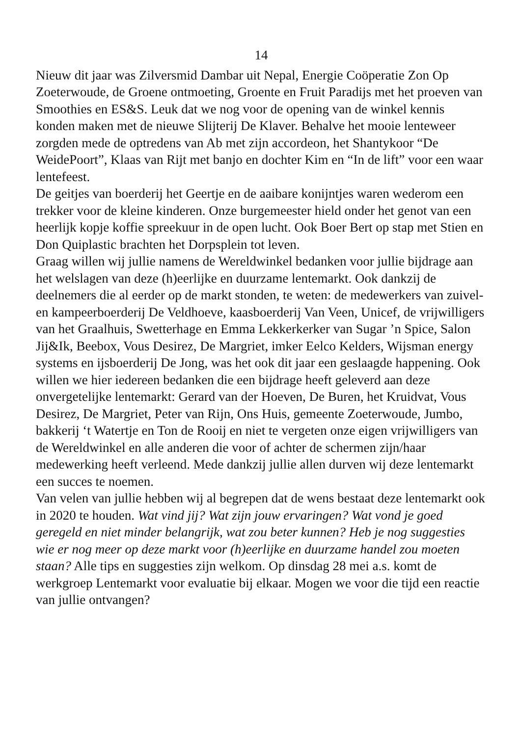14
Nieuw dit jaar was Zilversmid Dambar uit Nepal, Energie Coöperatie Zon Op Zoeterwoude, de Groene ontmoeting, Groente en Fruit Paradijs met het proeven van Smoothies en ES&S. Leuk dat we nog voor de opening van de winkel kennis konden maken met de nieuwe Slijterij De Klaver. Behalve het mooie lenteweer zorgden mede de optredens van Ab met zijn accordeon, het Shantykoor “De WeidePoort”, Klaas van Rijt met banjo en dochter Kim en “In de lift” voor een waar lentefeest.
De geitjes van boerderij het Geertje en de aaibare konijntjes waren wederom een trekker voor de kleine kinderen. Onze burgemeester hield onder het genot van een heerlijk kopje koffie spreekuur in de open lucht. Ook Boer Bert op stap met Stien en Don Quiplastic brachten het Dorpsplein tot leven.
Graag willen wij jullie namens de Wereldwinkel bedanken voor jullie bijdrage aan het welslagen van deze (h)eerlijke en duurzame lentemarkt. Ook dankzij de deelnemers die al eerder op de markt stonden, te weten: de medewerkers van zuivel- en kampeerboerderij De Veldhoeve, kaasboerderij Van Veen, Unicef, de vrijwilligers van het Graalhuis, Swetterhage en Emma Lekkerkerker van Sugar ’n Spice, Salon Jij&Ik, Beebox, Vous Desirez, De Margriet, imker Eelco Kelders, Wijsman energy systems en ijsboerderij De Jong, was het ook dit jaar een geslaagde happening. Ook willen we hier iedereen bedanken die een bijdrage heeft geleverd aan deze onvergetelijke lentemarkt: Gerard van der Hoeven, De Buren, het Kruidvat, Vous Desirez, De Margriet, Peter van Rijn, Ons Huis, gemeente Zoeterwoude, Jumbo, bakkerij ‘t Watertje en Ton de Rooij en niet te vergeten onze eigen vrijwilligers van de Wereldwinkel en alle anderen die voor of achter de schermen zijn/haar medewerking heeft verleend. Mede dankzij jullie allen durven wij deze lentemarkt een succes te noemen.
Van velen van jullie hebben wij al begrepen dat de wens bestaat deze lentemarkt ook in 2020 te houden. Wat vind jij? Wat zijn jouw ervaringen? Wat vond je goed geregeld en niet minder belangrijk, wat zou beter kunnen? Heb je nog suggesties wie er nog meer op deze markt voor (h)eerlijke en duurzame handel zou moeten staan? Alle tips en suggesties zijn welkom. Op dinsdag 28 mei a.s. komt de werkgroep Lentemarkt voor evaluatie bij elkaar. Mogen we voor die tijd een reactie van jullie ontvangen?